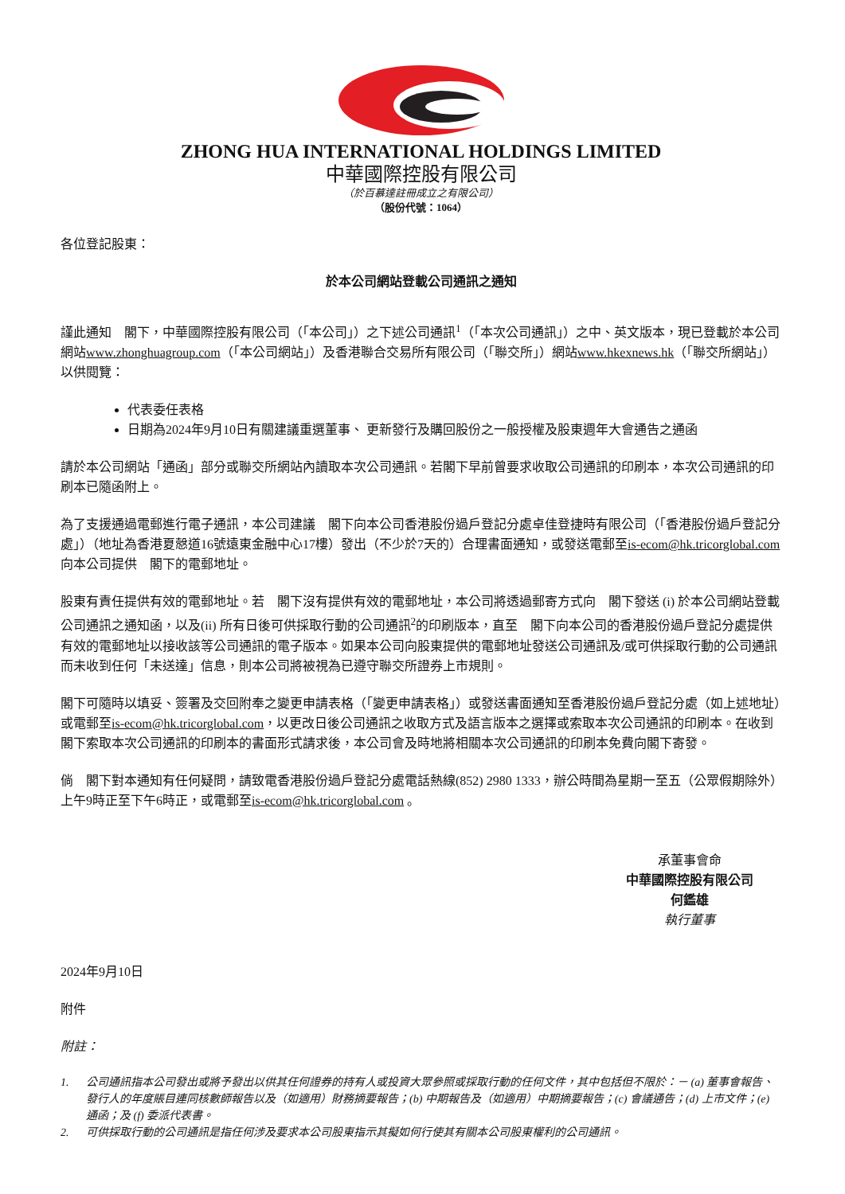ZHONG HUA INTERNATIONAL HOLDINGS LIMITED
中華國際控股有限公司
（於百慕達註冊成立之有限公司）
（股份代號：1064）
各位登記股東：
於本公司網站登載公司通訊之通知
謹此通知　閣下，中華國際控股有限公司（「本公司」）之下述公司通訊<sup>1</sup>（「本次公司通訊」）之中、英文版本，現已登載於本公司網站www.zhonghuagroup.com（「本公司網站」）及香港聯合交易所有限公司（「聯交所」）網站www.hkexnews.hk（「聯交所網站」）以供閱覽：
代表委任表格
日期為2024年9月10日有關建議重選董事、 更新發行及購回股份之一般授權及股東週年大會通告之通函
請於本公司網站「通函」部分或聯交所網站內讀取本次公司通訊。若閣下早前曾要求收取公司通訊的印刷本，本次公司通訊的印刷本已隨函附上。
為了支援通過電郵進行電子通訊，本公司建議　閣下向本公司香港股份過戶登記分處卓佳登捷時有限公司（「香港股份過戶登記分處」）（地址為香港夏慤道16號遠東金融中心17樓）發出（不少於7天的）合理書面通知，或發送電郵至is-ecom@hk.tricorglobal.com向本公司提供　閣下的電郵地址。
股東有責任提供有效的電郵地址。若　閣下沒有提供有效的電郵地址，本公司將透過郵寄方式向　閣下發送 (i) 於本公司網站登載公司通訊之通知函，以及(ii) 所有日後可供採取行動的公司通訊<sup>2</sup>的印刷版本，直至　閣下向本公司的香港股份過戶登記分處提供有效的電郵地址以接收該等公司通訊的電子版本。如果本公司向股東提供的電郵地址發送公司通訊及/或可供採取行動的公司通訊而未收到任何「未送達」信息，則本公司將被視為已遵守聯交所證券上市規則。
閣下可隨時以填妥、簽署及交回附奉之變更申請表格（「變更申請表格」）或發送書面通知至香港股份過戶登記分處（如上述地址）或電郵至is-ecom@hk.tricorglobal.com，以更改日後公司通訊之收取方式及語言版本之選擇或索取本次公司通訊的印刷本。在收到　閣下索取本次公司通訊的印刷本的書面形式請求後，本公司會及時地將相關本次公司通訊的印刷本免費向閣下寄發。
倘　閣下對本通知有任何疑問，請致電香港股份過戶登記分處電話熱線(852) 2980 1333，辦公時間為星期一至五（公眾假期除外）上午9時正至下午6時正，或電郵至is-ecom@hk.tricorglobal.com 。
承董事會命
中華國際控股有限公司
何鑑雄
執行董事
2024年9月10日
附件
附註：
1. 公司通訊指本公司發出或將予發出以供其任何證券的持有人或投資大眾參照或採取行動的任何文件，其中包括但不限於：－ (a) 董事會報告、發行人的年度賬目連同核數師報告以及（如適用）財務摘要報告；(b) 中期報告及（如適用）中期摘要報告；(c) 會議通告；(d) 上市文件；(e) 通函；及 (f) 委派代表書。
2. 可供採取行動的公司通訊是指任何涉及要求本公司股東指示其擬如何行使其有關本公司股東權利的公司通訊。